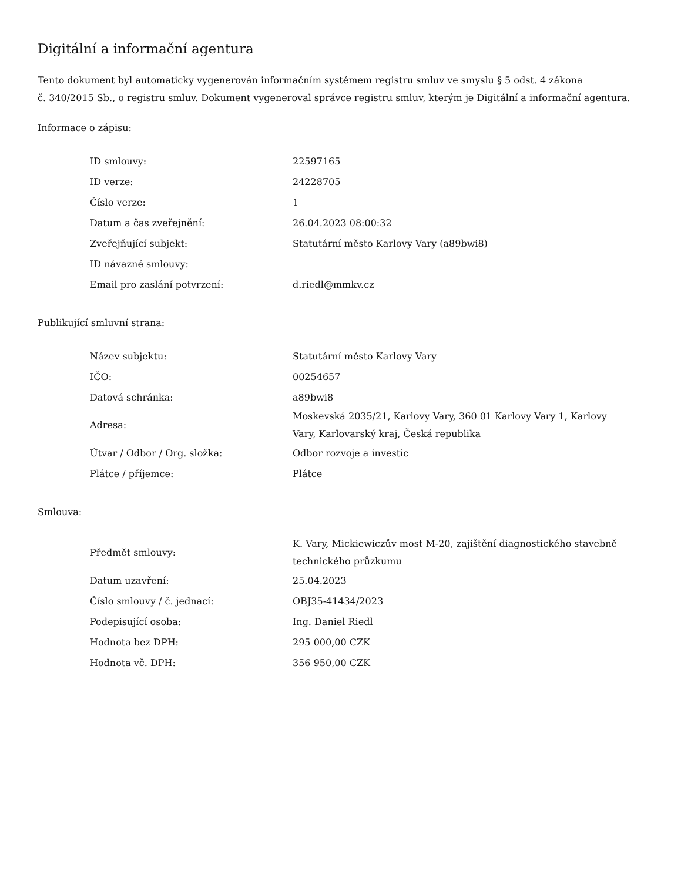Digitální a informační agentura
Tento dokument byl automaticky vygenerován informačním systémem registru smluv ve smyslu § 5 odst. 4 zákona
č. 340/2015 Sb., o registru smluv. Dokument vygeneroval správce registru smluv, kterým je Digitální a informační agentura.
Informace o zápisu:
| ID smlouvy: | 22597165 |
| ID verze: | 24228705 |
| Číslo verze: | 1 |
| Datum a čas zveřejnění: | 26.04.2023 08:00:32 |
| Zveřejňující subjekt: | Statutární město Karlovy Vary (a89bwi8) |
| ID návazné smlouvy: | |
| Email pro zaslání potvrzení: | d.riedl@mmkv.cz |
Publikující smluvní strana:
| Název subjektu: | Statutární město Karlovy Vary |
| IČO: | 00254657 |
| Datová schránka: | a89bwi8 |
| Adresa: | Moskevská 2035/21, Karlovy Vary, 360 01 Karlovy Vary 1, Karlovy Vary, Karlovarský kraj, Česká republika |
| Útvar / Odbor / Org. složka: | Odbor rozvoje a investic |
| Plátce / příjemce: | Plátce |
Smlouva:
| Předmět smlouvy: | K. Vary, Mickiewiczův most M-20, zajištění diagnostického stavebně technického průzkumu |
| Datum uzavření: | 25.04.2023 |
| Číslo smlouvy / č. jednací: | OBJ35-41434/2023 |
| Podepisující osoba: | Ing. Daniel Riedl |
| Hodnota bez DPH: | 295 000,00 CZK |
| Hodnota vč. DPH: | 356 950,00 CZK |